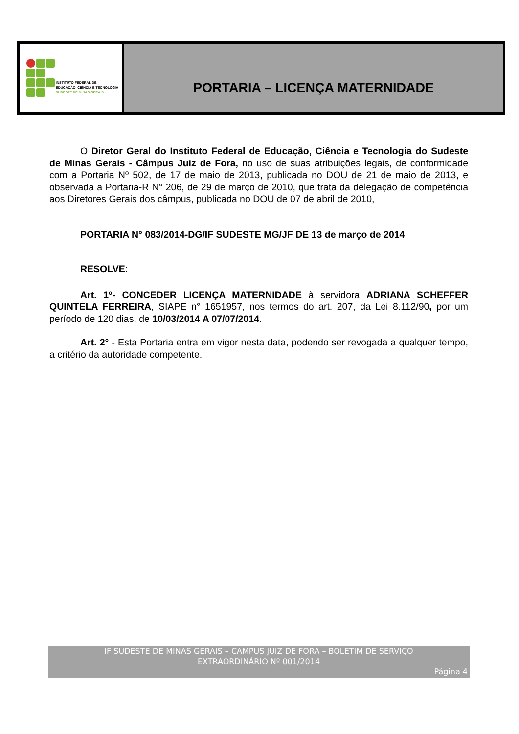INSTITUTO FEDERAL DE
EDUCAÇÃO, CIÊNCIA E TECNOLOGIA
SUDESTE DE MINAS GERAIS
PORTARIA – LICENÇA MATERNIDADE
O Diretor Geral do Instituto Federal de Educação, Ciência e Tecnologia do Sudeste de Minas Gerais - Câmpus Juiz de Fora, no uso de suas atribuições legais, de conformidade com a Portaria Nº 502, de 17 de maio de 2013, publicada no DOU de 21 de maio de 2013, e observada a Portaria-R N° 206, de 29 de março de 2010, que trata da delegação de competência aos Diretores Gerais dos câmpus, publicada no DOU de 07 de abril de 2010,
PORTARIA N° 083/2014-DG/IF SUDESTE MG/JF DE 13 de março de 2014
RESOLVE:
Art. 1º- CONCEDER LICENÇA MATERNIDADE à servidora ADRIANA SCHEFFER QUINTELA FERREIRA, SIAPE n° 1651957, nos termos do art. 207, da Lei 8.112/90, por um período de 120 dias, de 10/03/2014 A 07/07/2014.
Art. 2° - Esta Portaria entra em vigor nesta data, podendo ser revogada a qualquer tempo, a critério da autoridade competente.
IF SUDESTE DE MINAS GERAIS – CAMPUS JUIZ DE FORA – BOLETIM DE SERVIÇO
EXTRAORDINÁRIO Nº 001/2014
Página 4